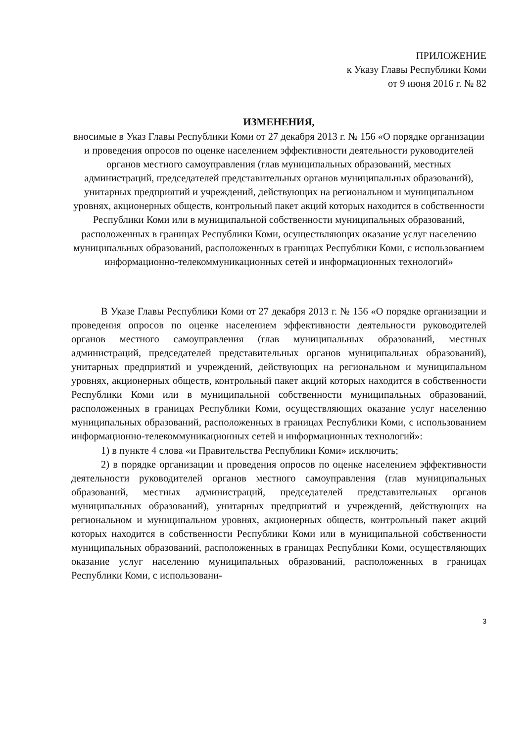ПРИЛОЖЕНИЕ
к Указу Главы Республики Коми
от 9 июня 2016 г. № 82
ИЗМЕНЕНИЯ,
вносимые в Указ Главы Республики Коми от 27 декабря 2013 г. № 156 «О порядке организации и проведения опросов по оценке населением эффективности деятельности руководителей органов местного самоуправления (глав муниципальных образований, местных администраций, председателей представительных органов муниципальных образований), унитарных предприятий и учреждений, действующих на региональном и муниципальном уровнях, акционерных обществ, контрольный пакет акций которых находится в собственности Республики Коми или в муниципальной собственности муниципальных образований, расположенных в границах Республики Коми, осуществляющих оказание услуг населению муниципальных образований, расположенных в границах Республики Коми, с использованием информационно-телекоммуникационных сетей и информационных технологий»
В Указе Главы Республики Коми от 27 декабря 2013 г. № 156 «О порядке организации и проведения опросов по оценке населением эффективности деятельности руководителей органов местного самоуправления (глав муниципальных образований, местных администраций, председателей представительных органов муниципальных образований), унитарных предприятий и учреждений, действующих на региональном и муниципальном уровнях, акционерных обществ, контрольный пакет акций которых находится в собственности Республики Коми или в муниципальной собственности муниципальных образований, расположенных в границах Республики Коми, осуществляющих оказание услуг населению муниципальных образований, расположенных в границах Республики Коми, с использованием информационно-телекоммуникационных сетей и информационных технологий»:
1) в пункте 4 слова «и Правительства Республики Коми» исключить;
2) в порядке организации и проведения опросов по оценке населением эффективности деятельности руководителей органов местного самоуправления (глав муниципальных образований, местных администраций, председателей представительных органов муниципальных образований), унитарных предприятий и учреждений, действующих на региональном и муниципальном уровнях, акционерных обществ, контрольный пакет акций которых находится в собственности Республики Коми или в муниципальной собственности муниципальных образований, расположенных в границах Республики Коми, осуществляющих оказание услуг населению муниципальных образований, расположенных в границах Республики Коми, с использовани-
3